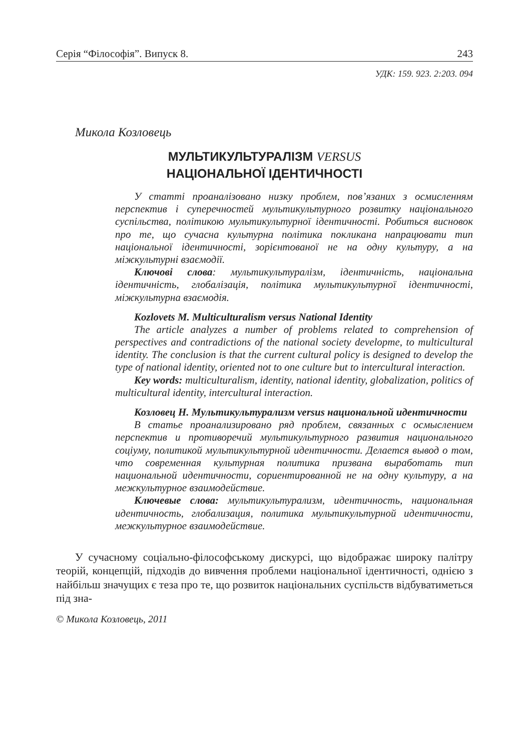Серія “Філософія”. Випуск 8. 243
УДК: 159. 923. 2:203. 094
Микола Козловець
МУЛЬТИКУЛЬТУРАЛІЗМ VERSUS
НАЦІОНАЛЬНОЇ ІДЕНТИЧНОСТІ
У статті проаналізовано низку проблем, пов’язаних з осмисленням перспектив і суперечностей мультикультурного розвитку національного суспільства, політикою мультикультурної ідентичності. Робиться висновок про те, що сучасна культурна політика покликана напрацювати тип національної ідентичності, зорієнтованої не на одну культуру, а на міжкультурні взаємодії.
Ключові слова: мультикультуралізм, ідентичність, національна ідентичність, глобалізація, політика мультикультурної ідентичності, міжкультурна взаємодія.
Kozlovets M. Multiculturalism versus National Identity
The article analyzes a number of problems related to comprehension of perspectives and contradictions of the national society developme, to multicultural identity. The conclusion is that the current cultural policy is designed to develop the type of national identity, oriented not to one culture but to intercultural interaction.
Key words: multiculturalism, identity, national identity, globalization, politics of multicultural identity, intercultural interaction.
Козловец Н. Мультикультурализм versus национальной идентичности
В статье проанализировано ряд проблем, связанных с осмыслением перспектив и противоречий мультикультурного развития национального соціуму, политикой мультикультурной идентичности. Делается вывод о том, что современная культурная политика призвана выработать тип национальной идентичности, сориентированной не на одну культуру, а на межкультурное взаимодействие.
Ключевые слова: мультикультурализм, идентичность, национальная идентичность, глобализация, политика мультикультурной идентичности, межкультурное взаимодействие.
У сучасному соціально-філософському дискурсі, що відображає широку палітру теорій, концепцій, підходів до вивчення проблеми національної ідентичності, однією з найбільш значущих є теза про те, що розвиток національних суспільств відбуватиметься під зна-
© Микола Козловець, 2011